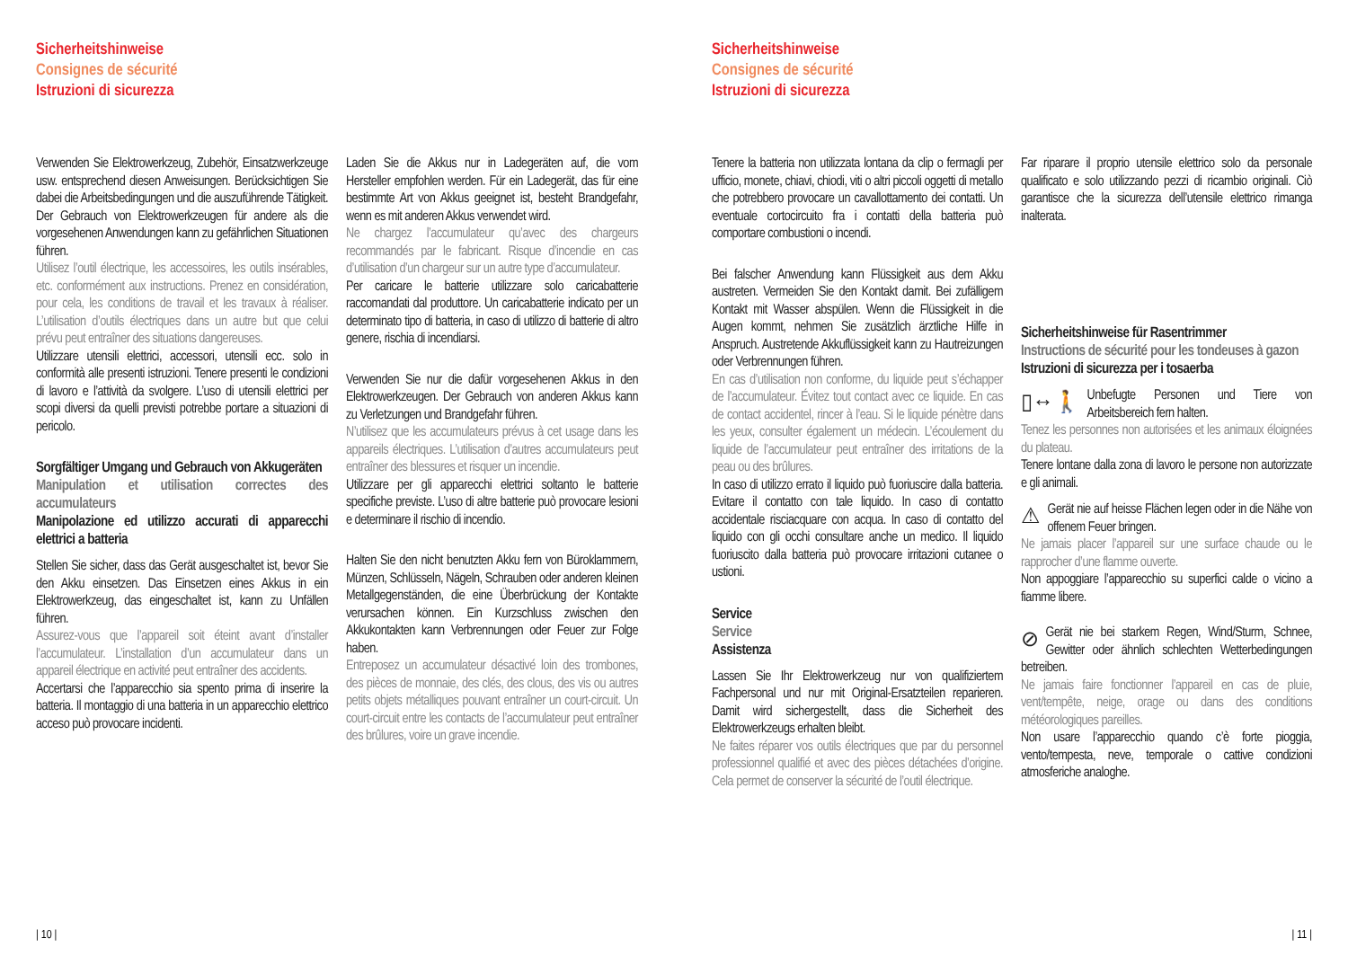Sicherheitshinweise
Consignes de sécurité
Istruzioni di sicurezza
Verwenden Sie Elektrowerkzeug, Zubehör, Einsatzwerkzeuge usw. entsprechend diesen Anweisungen. Berücksichtigen Sie dabei die Arbeitsbedingungen und die auszuführende Tätigkeit. Der Gebrauch von Elektrowerkzeugen für andere als die vorgesehenen Anwendungen kann zu gefährlichen Situationen führen.
Utilisez l’outil électrique, les accessoires, les outils insérables, etc. conformément aux instructions. Prenez en considération, pour cela, les conditions de travail et les travaux à réaliser. L’utilisation d’outils électriques dans un autre but que celui prévu peut entraîner des situations dangereuses.
Utilizzare utensili elettrici, accessori, utensili ecc. solo in conformità alle presenti istruzioni. Tenere presenti le condizioni di lavoro e l’attività da svolgere. L’uso di utensili elettrici per scopi diversi da quelli previsti potrebbe portare a situazioni di pericolo.
Sorgfältiger Umgang und Gebrauch von Akkugeräten
Manipulation et utilisation correctes des accumulateurs
Manipolazione ed utilizzo accurati di apparecchi elettrici a batteria
Stellen Sie sicher, dass das Gerät ausgeschaltet ist, bevor Sie den Akku einsetzen. Das Einsetzen eines Akkus in ein Elektrowerkzeug, das eingeschaltet ist, kann zu Unfällen führen.
Assurez-vous que l’appareil soit éteint avant d’installer l’accumulateur. L’installation d’un accumulateur dans un appareil électrique en activité peut entraîner des accidents.
Accertarsi che l’apparecchio sia spento prima di inserire la batteria. Il montaggio di una batteria in un apparecchio elettrico acceso può provocare incidenti.
Laden Sie die Akkus nur in Ladegeräten auf, die vom Hersteller empfohlen werden. Für ein Ladegerät, das für eine bestimmte Art von Akkus geeignet ist, besteht Brandgefahr, wenn es mit anderen Akkus verwendet wird.
Ne chargez l’accumulateur qu’avec des chargeurs recommandés par le fabricant. Risque d’incendie en cas d’utilisation d’un chargeur sur un autre type d’accumulateur.
Per caricare le batterie utilizzare solo caricabatterie raccomandati dal produttore. Un caricabatterie indicato per un determinato tipo di batteria, in caso di utilizzo di batterie di altro genere, rischia di incendiarsi.
Verwenden Sie nur die dafür vorgesehenen Akkus in den Elektrowerkzeugen. Der Gebrauch von anderen Akkus kann zu Verletzungen und Brandgefahr führen.
N’utilisez que les accumulateurs prévus à cet usage dans les appareils électriques. L’utilisation d’autres accumulateurs peut entraîner des blessures et risquer un incendie.
Utilizzare per gli apparecchi elettrici soltanto le batterie specifiche previste. L’uso di altre batterie può provocare lesioni e determinare il rischio di incendio.
Halten Sie den nicht benutzten Akku fern von Büroklammern, Münzen, Schlüsseln, Nägeln, Schrauben oder anderen kleinen Metallgegenständen, die eine Überbrückung der Kontakte verursachen können. Ein Kurzschluss zwischen den Akkukontakten kann Verbrennungen oder Feuer zur Folge haben.
Entreposez un accumulateur désactivé loin des trombones, des pièces de monnaie, des clés, des clous, des vis ou autres petits objets métalliques pouvant entraîner un court-circuit. Un court-circuit entre les contacts de l’accumulateur peut entraîner des brûlures, voire un grave incendie.
| 10 |
Sicherheitshinweise
Consignes de sécurité
Istruzioni di sicurezza
Tenere la batteria non utilizzata lontana da clip o fermagli per ufficio, monete, chiavi, chiodi, viti o altri piccoli oggetti di metallo che potrebbero provocare un cavallottamento dei contatti. Un eventuale cortocircuito fra i contatti della batteria può comportare combustioni o incendi.
Bei falscher Anwendung kann Flüssigkeit aus dem Akku austreten. Vermeiden Sie den Kontakt damit. Bei zufälligem Kontakt mit Wasser abspülen. Wenn die Flüssigkeit in die Augen kommt, nehmen Sie zusätzlich ärztliche Hilfe in Anspruch. Austretende Akkuflüssigkeit kann zu Hautreizungen oder Verbrennungen führen.
En cas d’utilisation non conforme, du liquide peut s’échapper de l’accumulateur. Évitez tout contact avec ce liquide. En cas de contact accidentel, rincer à l’eau. Si le liquide pénètre dans les yeux, consulter également un médecin. L’écoulement du liquide de l’accumulateur peut entraîner des irritations de la peau ou des brûlures.
In caso di utilizzo errato il liquido può fuoriuscire dalla batteria. Evitare il contatto con tale liquido. In caso di contatto accidentale risciacquare con acqua. In caso di contatto del liquido con gli occhi consultare anche un medico. Il liquido fuoriuscito dalla batteria può provocare irritazioni cutanee o ustioni.
Service
Service
Assistenza
Lassen Sie Ihr Elektrowerkzeug nur von qualifiziertem Fachpersonal und nur mit Original-Ersatzteilen reparieren. Damit wird sichergestellt, dass die Sicherheit des Elektrowerkzeugs erhalten bleibt.
Ne faites réparer vos outils électriques que par du personnel professionnel qualifié et avec des pièces détachées d’origine. Cela permet de conserver la sécurité de l’outil électrique.
Far riparare il proprio utensile elettrico solo da personale qualificato e solo utilizzando pezzi di ricambio originali. Ciò garantisce che la sicurezza dell’utensile elettrico rimanga inalterata.
Sicherheitshinweise für Rasentrimmer
Instructions de sécurité pour les tondeuses à gazon
Istruzioni di sicurezza per i tosaerba
▯↔🚶 Unbefugte Personen und Tiere von Arbeitsbereich fern halten.
Tenez les personnes non autorisées et les animaux éloignées du plateau.
Tenere lontane dalla zona di lavoro le persone non autorizzate e gli animali.
⚠ Gerät nie auf heisse Flächen legen oder in die Nähe von offenem Feuer bringen.
Ne jamais placer l’appareil sur une surface chaude ou le rapprocher d’une flamme ouverte.
Non appoggiare l’apparecchio su superfici calde o vicino a fiamme libere.
⊘ Gerät nie bei starkem Regen, Wind/Sturm, Schnee, Gewitter oder ähnlich schlechten Wetterbedingungen betreiben.
Ne jamais faire fonctionner l’appareil en cas de pluie, vent/tempête, neige, orage ou dans des conditions météorologiques pareilles.
Non usare l’apparecchio quando c’è forte pioggia, vento/tempesta, neve, temporale o cattive condizioni atmosferiche analoghe.
| 11 |